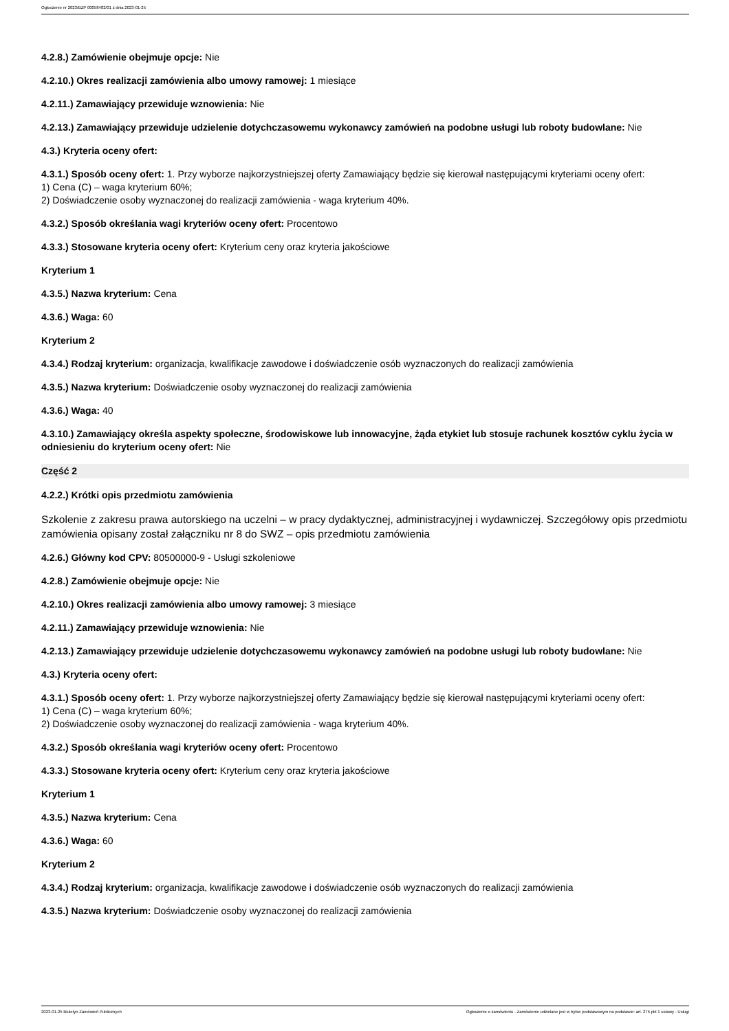Ogłoszenie nr 2023/BZP 00058482/01 z dnia 2023-01-25
4.2.8.) Zamówienie obejmuje opcje: Nie
4.2.10.) Okres realizacji zamówienia albo umowy ramowej: 1 miesiące
4.2.11.) Zamawiający przewiduje wznowienia: Nie
4.2.13.) Zamawiający przewiduje udzielenie dotychczasowemu wykonawcy zamówień na podobne usługi lub roboty budowlane: Nie
4.3.) Kryteria oceny ofert:
4.3.1.) Sposób oceny ofert: 1. Przy wyborze najkorzystniejszej oferty Zamawiający będzie się kierował następującymi kryteriami oceny ofert:
1) Cena (C) – waga kryterium 60%;
2) Doświadczenie osoby wyznaczonej do realizacji zamówienia - waga kryterium 40%.
4.3.2.) Sposób określania wagi kryteriów oceny ofert: Procentowo
4.3.3.) Stosowane kryteria oceny ofert: Kryterium ceny oraz kryteria jakościowe
Kryterium 1
4.3.5.) Nazwa kryterium: Cena
4.3.6.) Waga: 60
Kryterium 2
4.3.4.) Rodzaj kryterium: organizacja, kwalifikacje zawodowe i doświadczenie osób wyznaczonych do realizacji zamówienia
4.3.5.) Nazwa kryterium: Doświadczenie osoby wyznaczonej do realizacji zamówienia
4.3.6.) Waga: 40
4.3.10.) Zamawiający określa aspekty społeczne, środowiskowe lub innowacyjne, żąda etykiet lub stosuje rachunek kosztów cyklu życia w odniesieniu do kryterium oceny ofert: Nie
Część 2
4.2.2.) Krótki opis przedmiotu zamówienia
Szkolenie z zakresu prawa autorskiego na uczelni – w pracy dydaktycznej, administracyjnej i wydawniczej. Szczegółowy opis przedmiotu zamówienia opisany został załączniku nr 8 do SWZ – opis przedmiotu zamówienia
4.2.6.) Główny kod CPV: 80500000-9 - Usługi szkoleniowe
4.2.8.) Zamówienie obejmuje opcje: Nie
4.2.10.) Okres realizacji zamówienia albo umowy ramowej: 3 miesiące
4.2.11.) Zamawiający przewiduje wznowienia: Nie
4.2.13.) Zamawiający przewiduje udzielenie dotychczasowemu wykonawcy zamówień na podobne usługi lub roboty budowlane: Nie
4.3.) Kryteria oceny ofert:
4.3.1.) Sposób oceny ofert: 1. Przy wyborze najkorzystniejszej oferty Zamawiający będzie się kierował następującymi kryteriami oceny ofert:
1) Cena (C) – waga kryterium 60%;
2) Doświadczenie osoby wyznaczonej do realizacji zamówienia - waga kryterium 40%.
4.3.2.) Sposób określania wagi kryteriów oceny ofert: Procentowo
4.3.3.) Stosowane kryteria oceny ofert: Kryterium ceny oraz kryteria jakościowe
Kryterium 1
4.3.5.) Nazwa kryterium: Cena
4.3.6.) Waga: 60
Kryterium 2
4.3.4.) Rodzaj kryterium: organizacja, kwalifikacje zawodowe i doświadczenie osób wyznaczonych do realizacji zamówienia
4.3.5.) Nazwa kryterium: Doświadczenie osoby wyznaczonej do realizacji zamówienia
2023-01-25 Biuletyn Zamówień Publicznych Ogłoszenie o zamówieniu - Zamówienie udzielane jest w trybie podstawowym na podstawie: art. 275 pkt 1 ustawy - Usługi